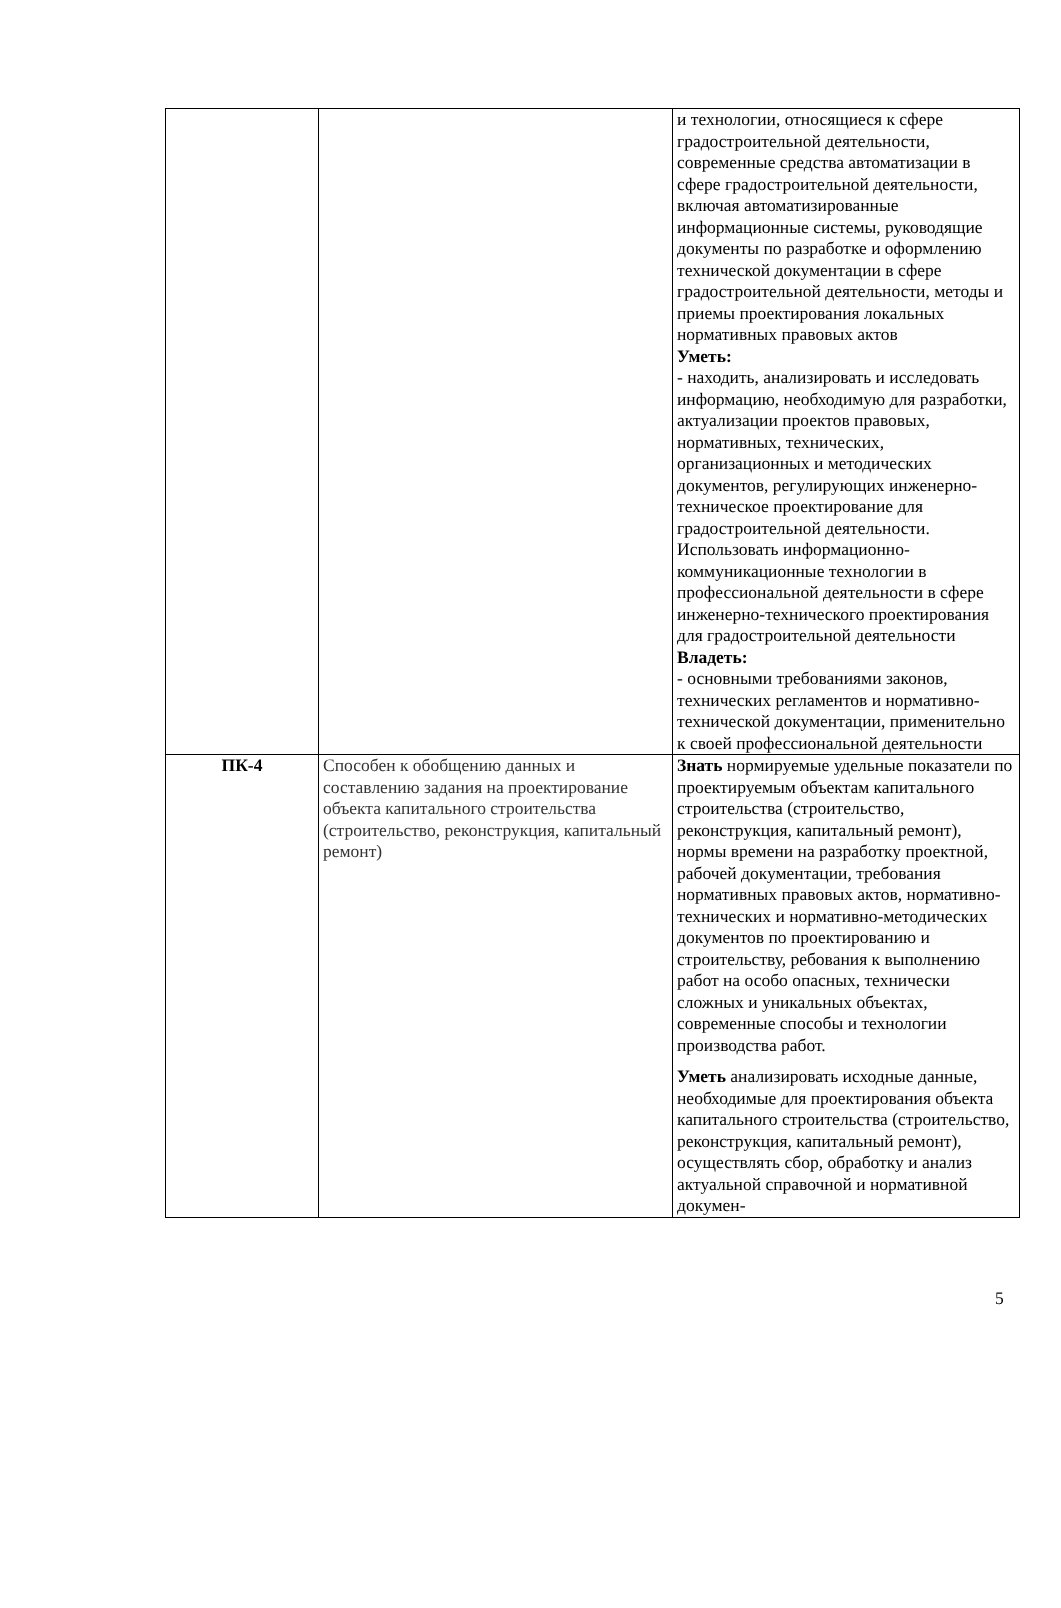| | | и технологии, относящиеся к сфере градостроительной деятельности, современные средства автоматизации в сфере градостроительной деятельности, включая автоматизированные информационные системы, руководящие документы по разработке и оформлению технической документации в сфере градостроительной деятельности, методы и приемы проектирования локальных нормативных правовых актов Уметь: - находить, анализировать и исследовать информацию, необходимую для разработки, актуализации проектов правовых, нормативных, технических, организационных и методических документов, регулирующих инженерно-техническое проектирование для градостроительной деятельности. Использовать информационно-коммуникационные технологии в профессиональной деятельности в сфере инженерно-технического проектирования для градостроительной деятельности Владеть: - основными требованиями законов, технических регламентов и нормативно-технической документации, применительно к своей профессиональной деятельности |
| ПК-4 | Способен к обобщению данных и составлению задания на проектирование объекта капитального строительства (строительство, реконструкция, капитальный ремонт) | Знать нормируемые удельные показатели по проектируемым объектам капитального строительства (строительство, реконструкция, капитальный ремонт), нормы времени на разработку проектной, рабочей документации, требования нормативных правовых актов, нормативно-технических и нормативно-методических документов по проектированию и строительству, ребования к выполнению работ на особо опасных, технически сложных и уникальных объектах, современные способы и технологии производства работ. Уметь анализировать исходные данные, необходимые для проектирования объекта капитального строительства (строительство, реконструкция, капитальный ремонт), осуществлять сбор, обработку и анализ актуальной справочной и нормативной докумен- |
5